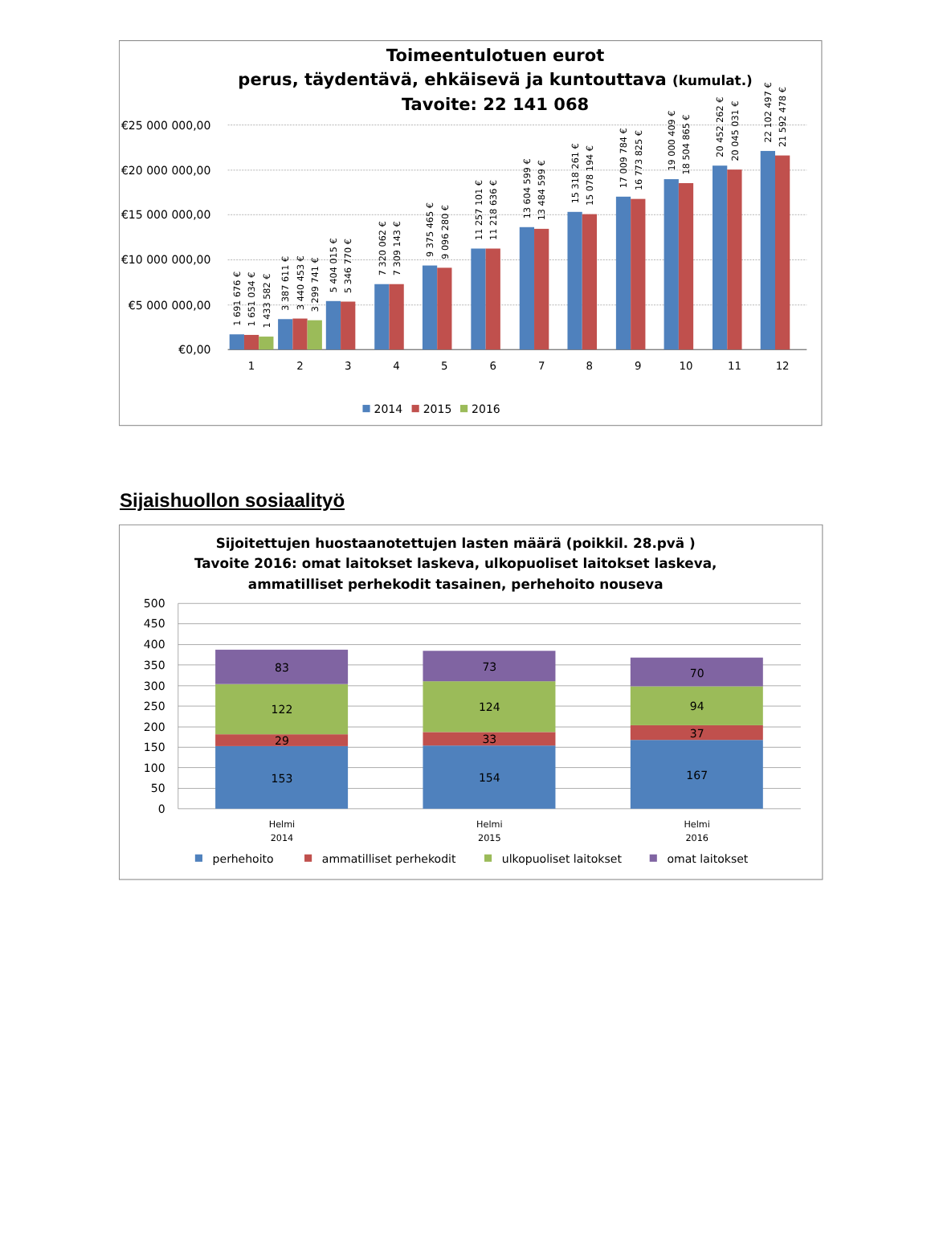Toimeentulotuen eurot
perus, täydentävä, ehkäisevä ja kuntouttava (kumulat.)
Tavoite: 22 141 068
€25 000 000,00
€20 000 000,00
€15 000 000,00
€10 000 000,00
€5 000 000,00
€0,00
1
2
3
4
5
6
7
8
9
10
11
12
1 691 676 €
1 651 034 €
1 433 582 €
3 387 611 €
3 440 453 €
3 299 741 €
5 404 015 €
5 346 770 €
7 320 062 €
7 309 143 €
9 375 465 €
9 096 280 €
11 257 101 €
11 218 636 €
13 604 599 €
13 484 599 €
15 318 261 €
15 078 194 €
17 009 784 €
16 773 825 €
19 000 409 €
18 504 865 €
20 452 262 €
20 045 031 €
22 102 497 €
21 592 478 €
2014
2015
2016
Sijaishuollon sosiaalityö
Sijoitettujen huostaanotettujen lasten määrä (poikkil. 28.pvä )
Tavoite 2016: omat laitokset laskeva, ulkopuoliset laitokset laskeva,
ammatilliset perhekodit tasainen, perhehoito nouseva
500
450
400
350
300
250
200
150
100
50
0
83
122
29
153
73
124
33
154
70
94
37
167
Helmi
2014
Helmi
2015
Helmi
2016
perhehoito
ammatilliset perhekodit
ulkopuoliset laitokset
omat laitokset